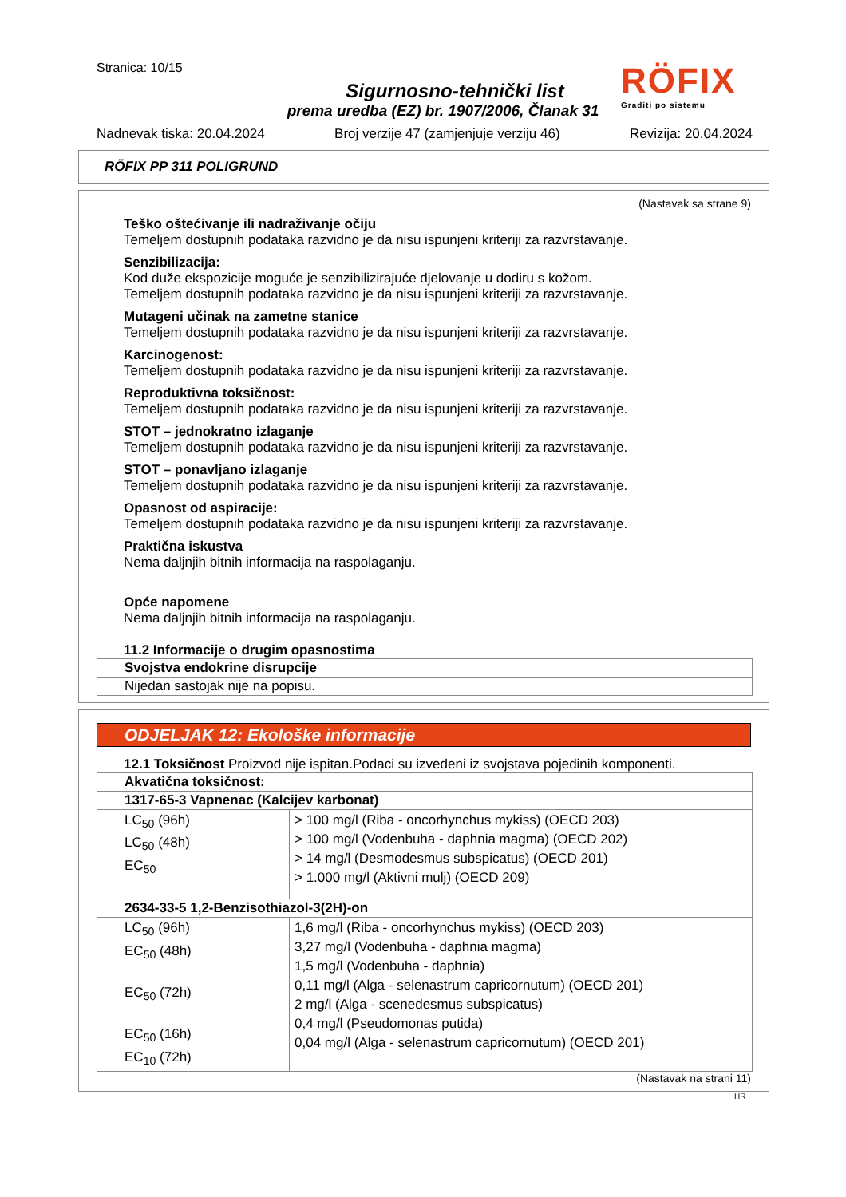Stranica: 10/15
RÖFIX
Graditi po sistemu
Sigurnosno-tehnički list
prema uredba (EZ) br. 1907/2006, Članak 31
Nadnevak tiska: 20.04.2024 Broj verzije 47 (zamjenjuje verziju 46) Revizija: 20.04.2024
RÖFIX PP 311 POLIGRUND
(Nastavak sa strane 9)
Teško oštećivanje ili nadraživanje očiju
Temeljem dostupnih podataka razvidno je da nisu ispunjeni kriteriji za razvrstavanje.
Senzibilizacija:
Kod duže ekspozicije moguće je senzibilizirajuće djelovanje u dodiru s kožom.
Temeljem dostupnih podataka razvidno je da nisu ispunjeni kriteriji za razvrstavanje.
Mutageni učinak na zametne stanice
Temeljem dostupnih podataka razvidno je da nisu ispunjeni kriteriji za razvrstavanje.
Karcinogenost:
Temeljem dostupnih podataka razvidno je da nisu ispunjeni kriteriji za razvrstavanje.
Reproduktivna toksičnost:
Temeljem dostupnih podataka razvidno je da nisu ispunjeni kriteriji za razvrstavanje.
STOT – jednokratno izlaganje
Temeljem dostupnih podataka razvidno je da nisu ispunjeni kriteriji za razvrstavanje.
STOT – ponavljano izlaganje
Temeljem dostupnih podataka razvidno je da nisu ispunjeni kriteriji za razvrstavanje.
Opasnost od aspiracije:
Temeljem dostupnih podataka razvidno je da nisu ispunjeni kriteriji za razvrstavanje.
Praktična iskustva
Nema daljnjih bitnih informacija na raspolaganju.
Opće napomene
Nema daljnjih bitnih informacija na raspolaganju.
11.2 Informacije o drugim opasnostima
| Svojstva endokrine disrupcije |
| Nijedan sastojak nije na popisu. |
ODJELJAK 12: Ekološke informacije
12.1 Toksičnost Proizvod nije ispitan.Podaci su izvedeni iz svojstava pojedinih komponenti.
| Akvatična toksičnost: | |
| 1317-65-3 Vapnenac (Kalcijev karbonat) | |
| LC<sub>50</sub> (96h) LC<sub>50</sub> (48h) EC<sub>50</sub> | > 100 mg/l (Riba - oncorhynchus mykiss) (OECD 203) > 100 mg/l (Vodenbuha - daphnia magma) (OECD 202) > 14 mg/l (Desmodesmus subspicatus) (OECD 201) > 1.000 mg/l (Aktivni mulj) (OECD 209) |
| 2634-33-5 1,2-Benzisothiazol-3(2H)-on | |
| LC<sub>50</sub> (96h) EC<sub>50</sub> (48h) EC<sub>50</sub> (72h) EC<sub>50</sub> (16h) EC<sub>10</sub> (72h) | 1,6 mg/l (Riba - oncorhynchus mykiss) (OECD 203) 3,27 mg/l (Vodenbuha - daphnia magma) 1,5 mg/l (Vodenbuha - daphnia) 0,11 mg/l (Alga - selenastrum capricornutum) (OECD 201) 2 mg/l (Alga - scenedesmus subspicatus) 0,4 mg/l (Pseudomonas putida) 0,04 mg/l (Alga - selenastrum capricornutum) (OECD 201) |
(Nastavak na strani 11)
HR